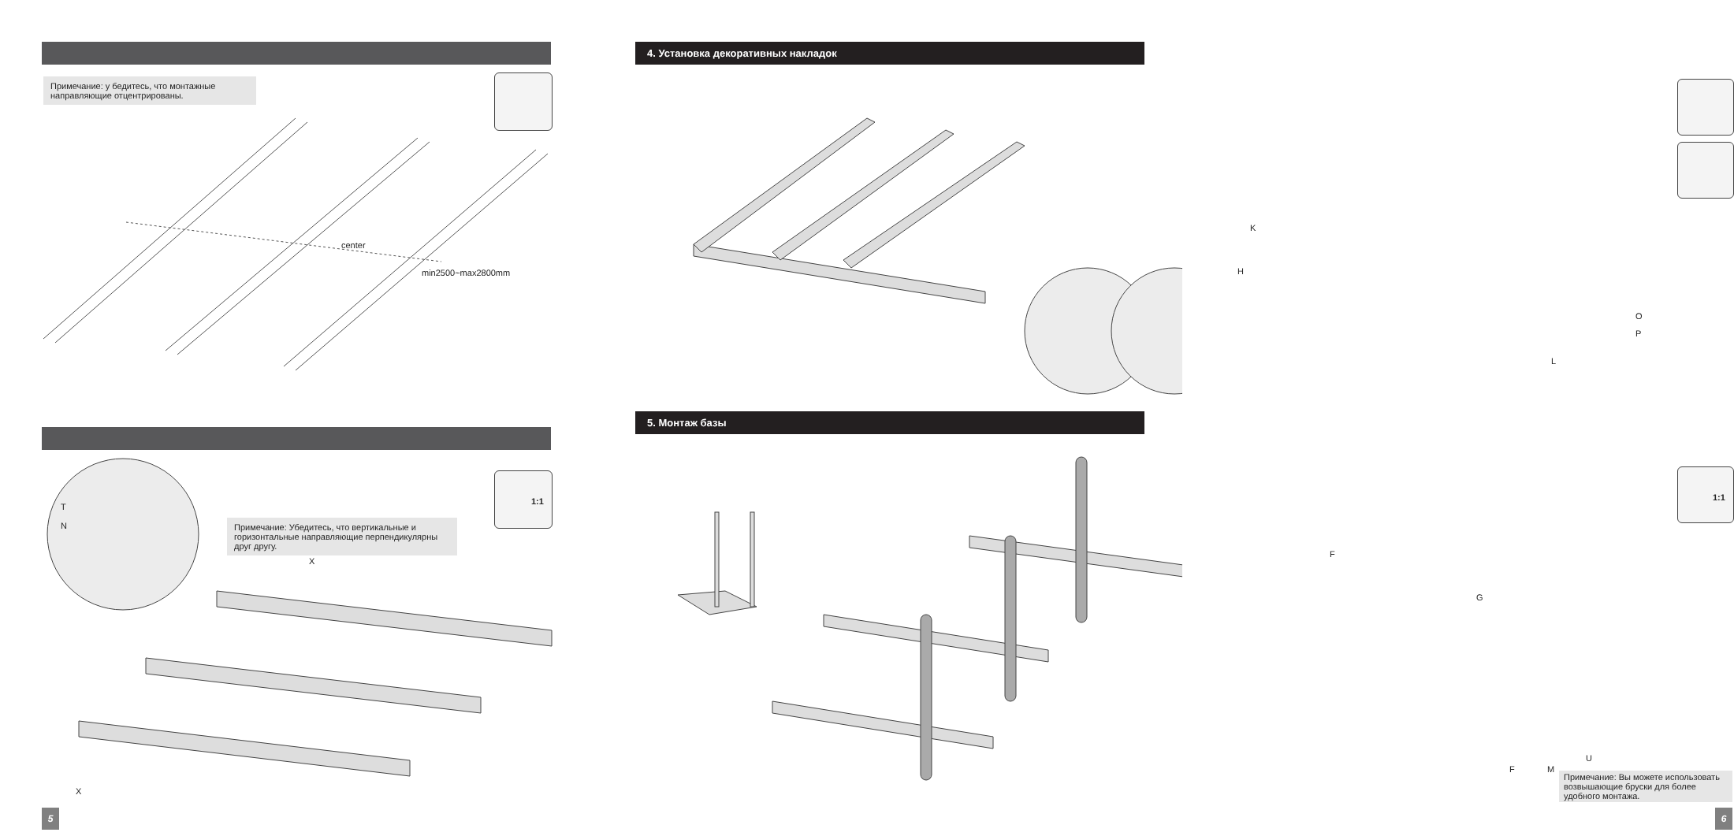Примечание: у бедитесь, что монтажные направляющие отцентрированы.
center
min2500~max2800mm
T
N
Примечание: Убедитесь, что вертикальные и горизонтальные направляющие перпендикулярны друг другу.
1:1
X
X
5
4. Установка декоративных накладок
K
H
L
O
P
5. Монтаж базы
1:1
F
G
F M
U
Примечание: Вы можете использовать возвышающие бруски для более удобного монтажа.
6